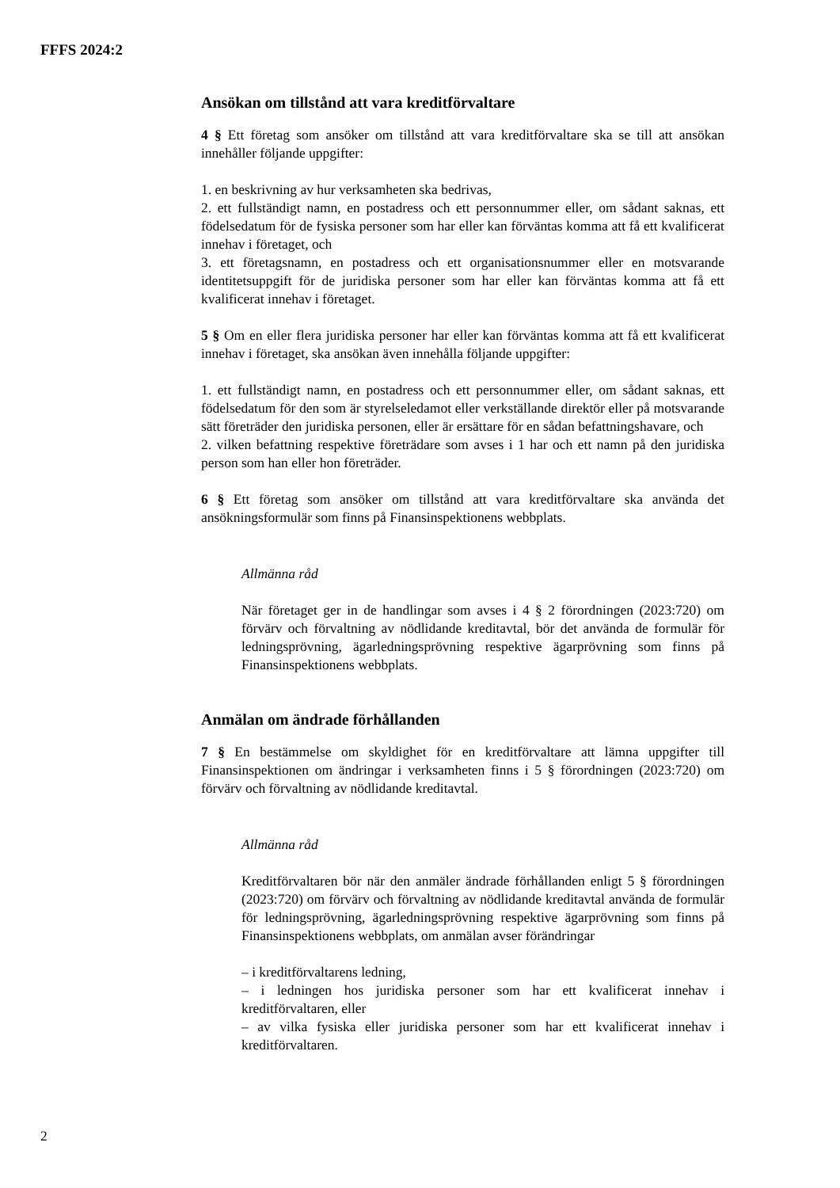FFFS 2024:2
Ansökan om tillstånd att vara kreditförvaltare
4 § Ett företag som ansöker om tillstånd att vara kreditförvaltare ska se till att ansökan innehåller följande uppgifter:
1. en beskrivning av hur verksamheten ska bedrivas,
2. ett fullständigt namn, en postadress och ett personnummer eller, om sådant saknas, ett födelsedatum för de fysiska personer som har eller kan förväntas komma att få ett kvalificerat innehav i företaget, och
3. ett företagsnamn, en postadress och ett organisationsnummer eller en motsvarande identitetsuppgift för de juridiska personer som har eller kan förväntas komma att få ett kvalificerat innehav i företaget.
5 § Om en eller flera juridiska personer har eller kan förväntas komma att få ett kvalificerat innehav i företaget, ska ansökan även innehålla följande uppgifter:
1. ett fullständigt namn, en postadress och ett personnummer eller, om sådant saknas, ett födelsedatum för den som är styrelseledamot eller verkställande direktör eller på motsvarande sätt företräder den juridiska personen, eller är ersättare för en sådan befattningshavare, och
2. vilken befattning respektive företrädare som avses i 1 har och ett namn på den juridiska person som han eller hon företräder.
6 § Ett företag som ansöker om tillstånd att vara kreditförvaltare ska använda det ansökningsformulär som finns på Finansinspektionens webbplats.
Allmänna råd
När företaget ger in de handlingar som avses i 4 § 2 förordningen (2023:720) om förvärv och förvaltning av nödlidande kreditavtal, bör det använda de formulär för ledningsprövning, ägarledningsprövning respektive ägarprövning som finns på Finansinspektionens webbplats.
Anmälan om ändrade förhållanden
7 § En bestämmelse om skyldighet för en kreditförvaltare att lämna uppgifter till Finansinspektionen om ändringar i verksamheten finns i 5 § förordningen (2023:720) om förvärv och förvaltning av nödlidande kreditavtal.
Allmänna råd
Kreditförvaltaren bör när den anmäler ändrade förhållanden enligt 5 § förordningen (2023:720) om förvärv och förvaltning av nödlidande kreditavtal använda de formulär för ledningsprövning, ägarledningsprövning respektive ägarprövning som finns på Finansinspektionens webbplats, om anmälan avser förändringar
– i kreditförvaltarens ledning,
– i ledningen hos juridiska personer som har ett kvalificerat innehav i kreditförvaltaren, eller
– av vilka fysiska eller juridiska personer som har ett kvalificerat innehav i kreditförvaltaren.
2